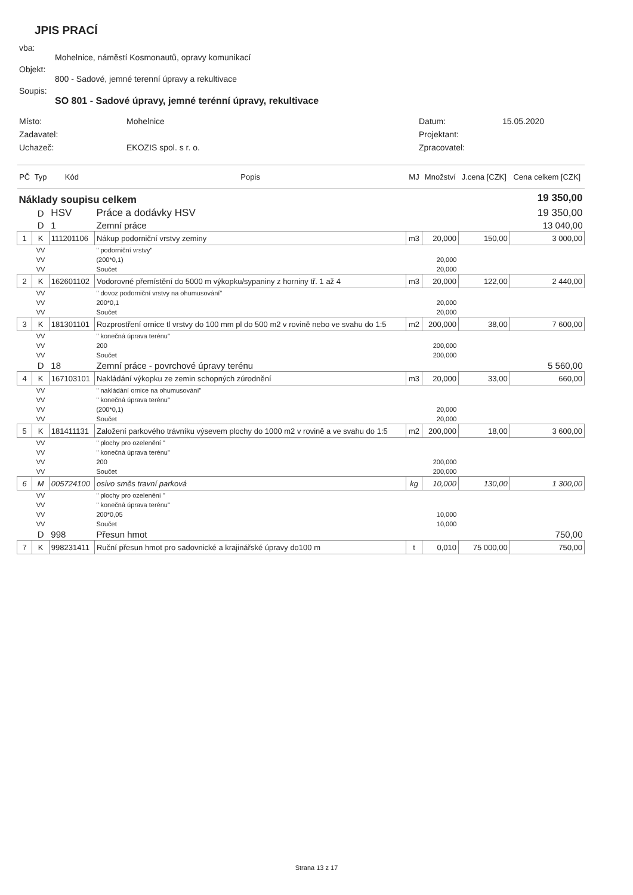JPIS PRACÍ
vba:
Mohelnice, náměstí Kosmonautů, opravy komunikací
Objekt:
800 - Sadové, jemné terenní úpravy a rekultivace
Soupis:
SO 801 - Sadové úpravy, jemné terénní úpravy, rekultivace
| Místo: | Mohelnice | Datum: | 15.05.2020 |
| Zadavatel: | | Projektant: | |
| Uchazeč: | EKOZIS spol. s r. o. | Zpracovatel: | |
| PČ | Typ | Kód | Popis | MJ | Množství | J.cena [CZK] | Cena celkem [CZK] |
| --- | --- | --- | --- | --- | --- | --- | --- |
| Náklady soupisu celkem | | | | | | | 19 350,00 |
| | D | HSV | Práce a dodávky HSV | | | | 19 350,00 |
| | D | 1 | Zemní práce | | | | 13 040,00 |
| 1 | K | 111201106 | Nákup podorniční vrstvy zeminy | m3 | 20,000 | 150,00 | 3 000,00 |
| | VV | | " podorniční vrstvy" | | | | |
| | VV | | (200*0,1) | | 20,000 | | |
| | VV | | Součet | | 20,000 | | |
| 2 | K | 162601102 | Vodorovné přemístění do 5000 m výkopku/sypaniny z horniny tř. 1 až 4 | m3 | 20,000 | 122,00 | 2 440,00 |
| | VV | | " dovoz podorniční vrstvy na ohumusování" | | | | |
| | VV | | 200*0,1 | | 20,000 | | |
| | VV | | Součet | | 20,000 | | |
| 3 | K | 181301101 | Rozprostření ornice tl vrstvy do 100 mm pl do 500 m2 v rovině nebo ve svahu do 1:5 | m2 | 200,000 | 38,00 | 7 600,00 |
| | VV | | " konečná úprava terénu" | | | | |
| | VV | | 200 | | 200,000 | | |
| | VV | | Součet | | 200,000 | | |
| | D | 18 | Zemní práce - povrchové úpravy terénu | | | | 5 560,00 |
| 4 | K | 167103101 | Nakládání výkopku ze zemin schopných zúrodnění | m3 | 20,000 | 33,00 | 660,00 |
| | VV | | " nakládání ornice na ohumusování" | | | | |
| | VV | | " konečná úprava terénu" | | | | |
| | VV | | (200*0,1) | | 20,000 | | |
| | VV | | Součet | | 20,000 | | |
| 5 | K | 181411131 | Založení parkového trávníku výsevem plochy do 1000 m2 v rovině a ve svahu do 1:5 | m2 | 200,000 | 18,00 | 3 600,00 |
| | VV | | " plochy pro ozelenění " | | | | |
| | VV | | " konečná úprava terénu" | | | | |
| | VV | | 200 | | 200,000 | | |
| | VV | | Součet | | 200,000 | | |
| 6 | M | 005724100 | osivo směs travní parková | kg | 10,000 | 130,00 | 1 300,00 |
| | VV | | " plochy pro ozelenění " | | | | |
| | VV | | " konečná úprava terénu" | | | | |
| | VV | | 200*0,05 | | 10,000 | | |
| | VV | | Součet | | 10,000 | | |
| | D | 998 | Přesun hmot | | | | 750,00 |
| 7 | K | 998231411 | Ruční přesun hmot pro sadovnické a krajinářské úpravy do100 m | t | 0,010 | 75 000,00 | 750,00 |
Strana 13 z 17